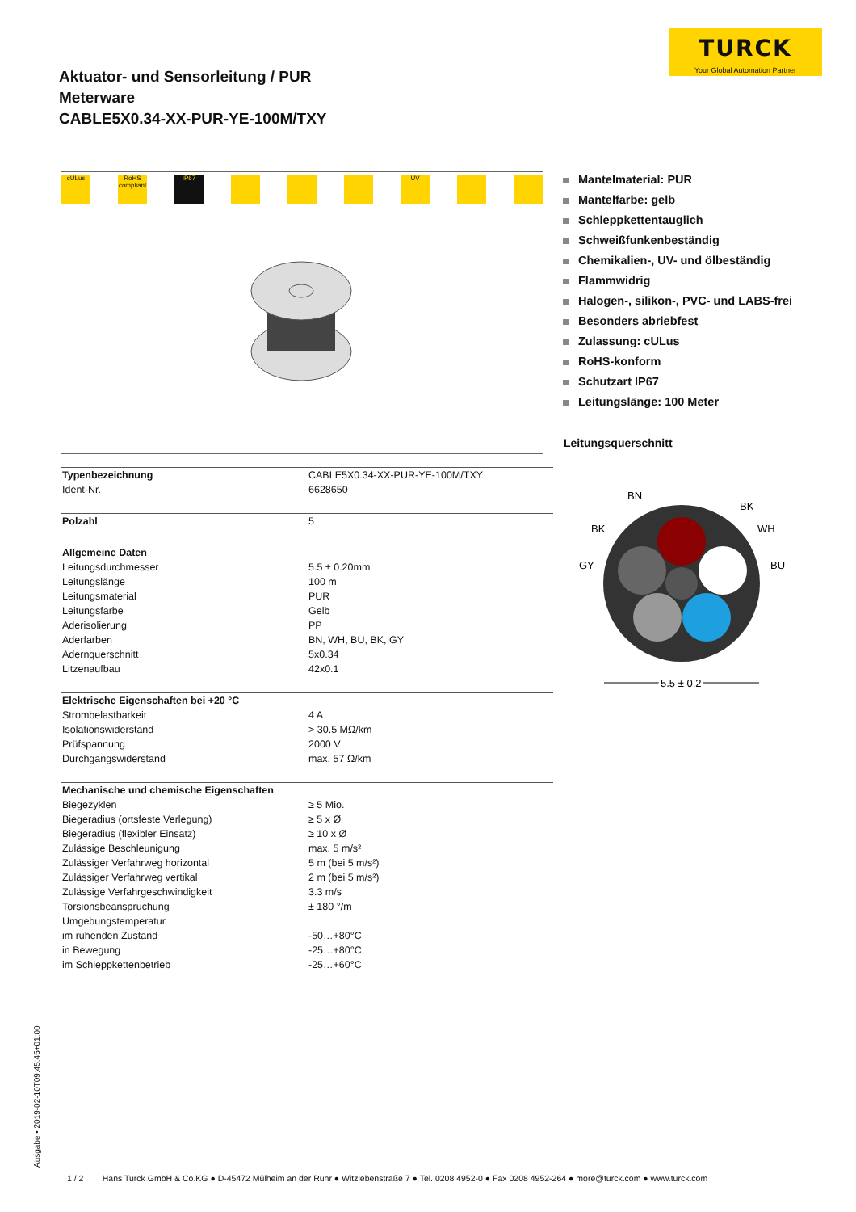TURCK
Your Global Automation Partner
Aktuator- und Sensorleitung / PUR
Meterware
CABLE5X0.34-XX-PUR-YE-100M/TXY
cULus RoHS compliant
IP67 UV
Mantelmaterial: PUR
Mantelfarbe: gelb
Schleppkettentauglich
Schweißfunkenbeständig
Chemikalien-, UV- und ölbeständig
Flammwidrig
Halogen-, silikon-, PVC- und LABS-frei
Besonders abriebfest
Zulassung: cULus
RoHS-konform
Schutzart IP67
Leitungslänge: 100 Meter
Leitungsquerschnitt
BN
BK
BK
WH
GY
BU
5.5 ± 0.2
| Typenbezeichnung | CABLE5X0.34-XX-PUR-YE-100M/TXY |
| Ident-Nr. | 6628650 |
| Polzahl | 5 |
| Allgemeine Daten | |
| Leitungsdurchmesser | 5.5 ± 0.20mm |
| Leitungslänge | 100 m |
| Leitungsmaterial | PUR |
| Leitungsfarbe | Gelb |
| Aderisolierung | PP |
| Aderfarben | BN, WH, BU, BK, GY |
| Adernquerschnitt | 5x0.34 |
| Litzenaufbau | 42x0.1 |
| Elektrische Eigenschaften bei +20 °C | |
| Strombelastbarkeit | 4 A |
| Isolationswiderstand | > 30.5 MΩ/km |
| Prüfspannung | 2000 V |
| Durchgangswiderstand | max. 57 Ω/km |
| Mechanische und chemische Eigenschaften | |
| Biegezyklen | ≥ 5 Mio. |
| Biegeradius (ortsfeste Verlegung) | ≥ 5 x Ø |
| Biegeradius (flexibler Einsatz) | ≥ 10 x Ø |
| Zulässige Beschleunigung | max. 5 m/s² |
| Zulässiger Verfahrweg horizontal | 5 m (bei 5 m/s²) |
| Zulässiger Verfahrweg vertikal | 2 m (bei 5 m/s²) |
| Zulässige Verfahrgeschwindigkeit | 3.3 m/s |
| Torsionsbeanspruchung | ± 180 °/m |
| Umgebungstemperatur | |
| im ruhenden Zustand | -50…+80°C |
| in Bewegung | -25…+80°C |
| im Schleppkettenbetrieb | -25…+60°C |
Ausgabe • 2019-02-10T09:45:45+01:00
1 / 2 Hans Turck GmbH & Co.KG ● D-45472 Mülheim an der Ruhr ● Witzlebenstraße 7 ● Tel. 0208 4952-0 ● Fax 0208 4952-264 ● more@turck.com ● www.turck.com